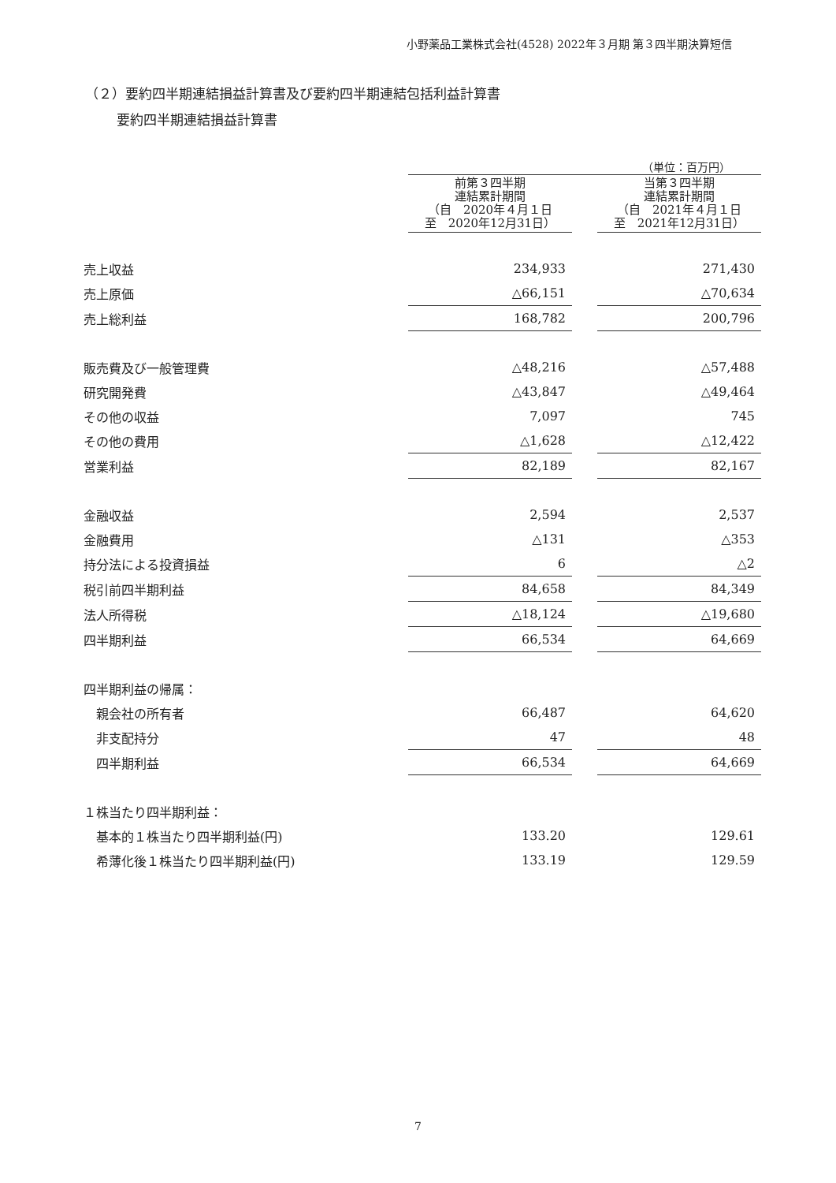小野薬品工業株式会社(4528) 2022年３月期 第３四半期決算短信
（２）要約四半期連結損益計算書及び要約四半期連結包括利益計算書
要約四半期連結損益計算書
（単位：百万円）
| | 前第３四半期 連結累計期間 （自 2020年４月１日 至 2020年12月31日） | | 当第３四半期 連結累計期間 （自 2021年４月１日 至 2021年12月31日） |
| 売上収益 | 234,933 | | 271,430 |
| 売上原価 | △66,151 | | △70,634 |
| 売上総利益 | 168,782 | | 200,796 |
| 販売費及び一般管理費 | △48,216 | | △57,488 |
| 研究開発費 | △43,847 | | △49,464 |
| その他の収益 | 7,097 | | 745 |
| その他の費用 | △1,628 | | △12,422 |
| 営業利益 | 82,189 | | 82,167 |
| 金融収益 | 2,594 | | 2,537 |
| 金融費用 | △131 | | △353 |
| 持分法による投資損益 | 6 | | △2 |
| 税引前四半期利益 | 84,658 | | 84,349 |
| 法人所得税 | △18,124 | | △19,680 |
| 四半期利益 | 66,534 | | 64,669 |
| 四半期利益の帰属： | | | |
| 親会社の所有者 | 66,487 | | 64,620 |
| 非支配持分 | 47 | | 48 |
| 四半期利益 | 66,534 | | 64,669 |
| １株当たり四半期利益： | | | |
| 基本的１株当たり四半期利益(円) | 133.20 | | 129.61 |
| 希薄化後１株当たり四半期利益(円) | 133.19 | | 129.59 |
7